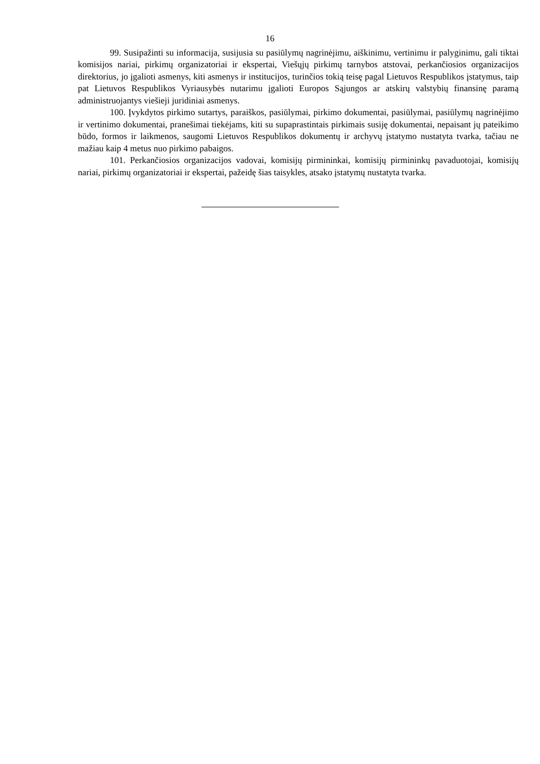16
99. Susipažinti su informacija, susijusia su pasiūlymų nagrinėjimu, aiškinimu, vertinimu ir palyginimu, gali tiktai komisijos nariai, pirkimų organizatoriai ir ekspertai, Viešųjų pirkimų tarnybos atstovai, perkančiosios organizacijos direktorius, jo įgalioti asmenys, kiti asmenys ir institucijos, turinčios tokią teisę pagal Lietuvos Respublikos įstatymus, taip pat Lietuvos Respublikos Vyriausybės nutarimu įgalioti Europos Sąjungos ar atskirų valstybių finansinę paramą administruojantys viešieji juridiniai asmenys.
100. Įvykdytos pirkimo sutartys, paraiškos, pasiūlymai, pirkimo dokumentai, pasiūlymai, pasiūlymų nagrinėjimo ir vertinimo dokumentai, pranešimai tiekėjams, kiti su supaprastintais pirkimais susiję dokumentai, nepaisant jų pateikimo būdo, formos ir laikmenos, saugomi Lietuvos Respublikos dokumentų ir archyvų įstatymo nustatyta tvarka, tačiau ne mažiau kaip 4 metus nuo pirkimo pabaigos.
101. Perkančiosios organizacijos vadovai, komisijų pirmininkai, komisijų pirmininkų pavaduotojai, komisijų nariai, pirkimų organizatoriai ir ekspertai, pažeidę šias taisykles, atsako įstatymų nustatyta tvarka.